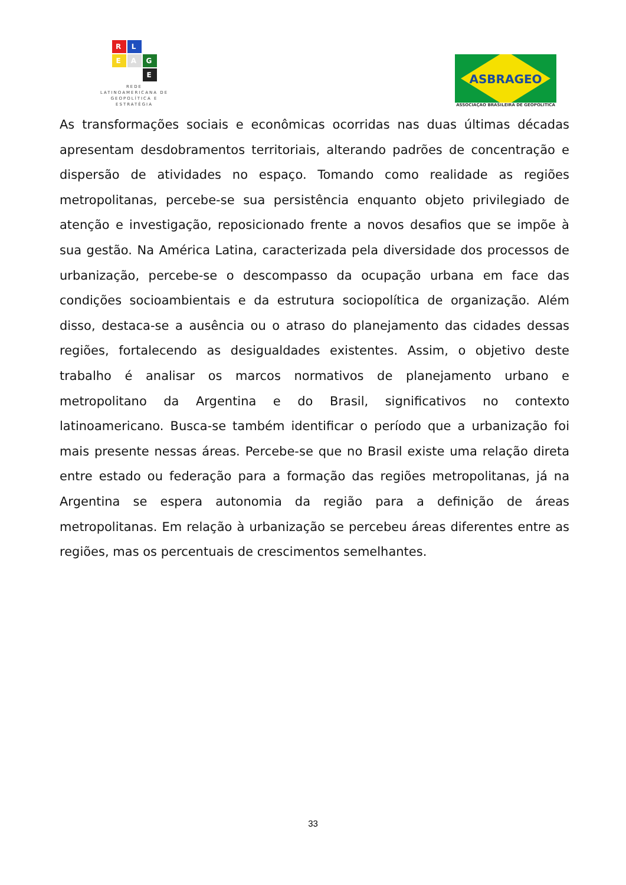R
L
E
A
G
E
REDE LATINOAMERICANA DE GEOPOLÍTICA E ESTRATÉGIA
ASBRAGEO
ASSOCIAÇAO BRASILEIRA DE GEOPOLITICA
As transformações sociais e econômicas ocorridas nas duas últimas décadas apresentam desdobramentos territoriais, alterando padrões de concentração e dispersão de atividades no espaço. Tomando como realidade as regiões metropolitanas, percebe-se sua persistência enquanto objeto privilegiado de atenção e investigação, reposicionado frente a novos desafios que se impõe à sua gestão. Na América Latina, caracterizada pela diversidade dos processos de urbanização, percebe-se o descompasso da ocupação urbana em face das condições socioambientais e da estrutura sociopolítica de organização. Além disso, destaca-se a ausência ou o atraso do planejamento das cidades dessas regiões, fortalecendo as desigualdades existentes. Assim, o objetivo deste trabalho é analisar os marcos normativos de planejamento urbano e metropolitano da Argentina e do Brasil, significativos no contexto latinoamericano. Busca-se também identificar o período que a urbanização foi mais presente nessas áreas. Percebe-se que no Brasil existe uma relação direta entre estado ou federação para a formação das regiões metropolitanas, já na Argentina se espera autonomia da região para a definição de áreas metropolitanas. Em relação à urbanização se percebeu áreas diferentes entre as regiões, mas os percentuais de crescimentos semelhantes.
33